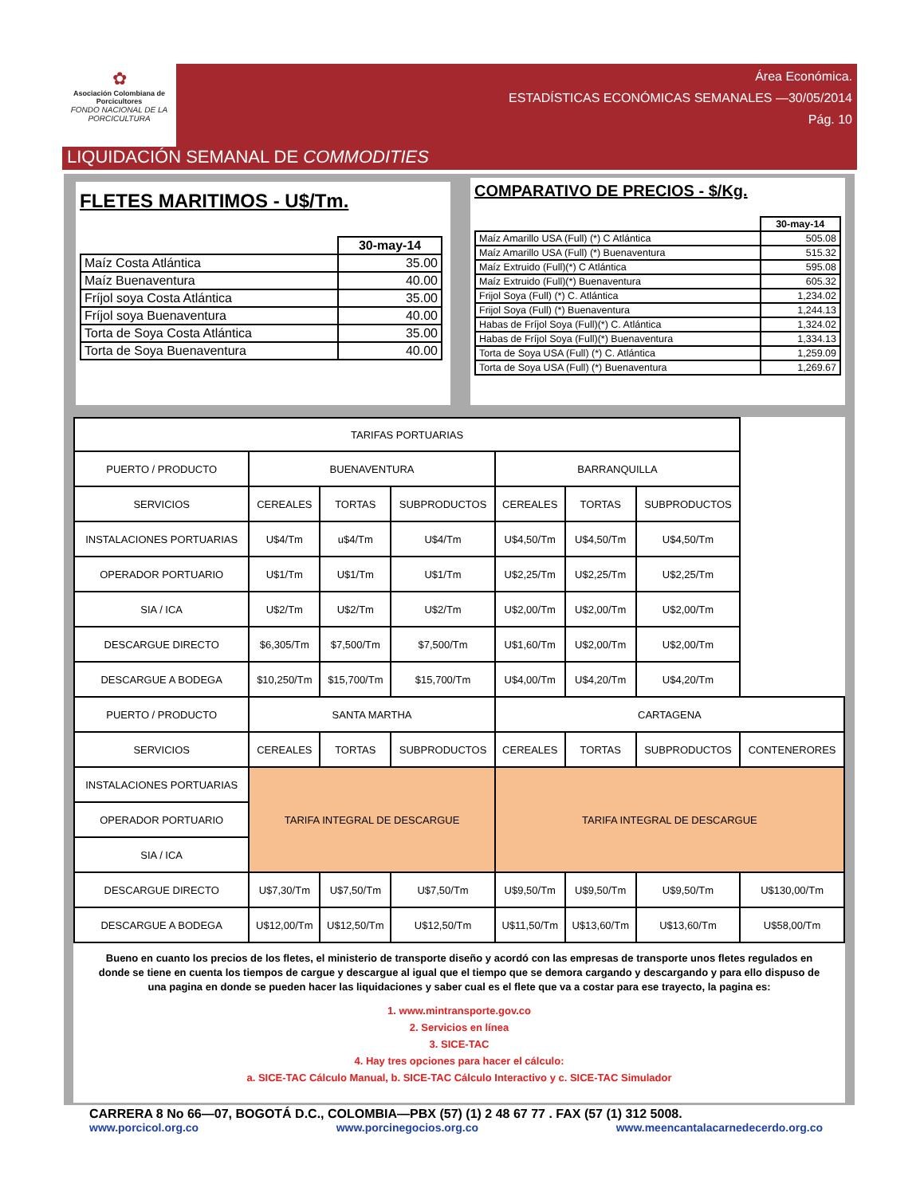✿
Asociación Colombiana de Porcicultores
FONDO NACIONAL DE LA PORCICULTURA
Área Económica.
ESTADÍSTICAS ECONÓMICAS SEMANALES —30/05/2014
Pág. 10
LIQUIDACIÓN SEMANAL DE COMMODITIES
FLETES MARITIMOS - U$/Tm.
| | 30-may-14 |
| Maíz Costa Atlántica | 35.00 |
| Maíz Buenaventura | 40.00 |
| Fríjol soya Costa Atlántica | 35.00 |
| Fríjol soya Buenaventura | 40.00 |
| Torta de Soya Costa Atlántica | 35.00 |
| Torta de Soya Buenaventura | 40.00 |
COMPARATIVO DE PRECIOS - $/Kg.
| | 30-may-14 |
| Maíz Amarillo USA (Full) (*) C Atlántica | 505.08 |
| Maíz Amarillo USA (Full) (*) Buenaventura | 515.32 |
| Maíz Extruido (Full)(*) C Atlántica | 595.08 |
| Maíz Extruido (Full)(*) Buenaventura | 605.32 |
| Frijol Soya (Full) (*) C. Atlántica | 1,234.02 |
| Frijol Soya (Full) (*) Buenaventura | 1,244.13 |
| Habas de Fríjol Soya (Full)(*) C. Atlántica | 1,324.02 |
| Habas de Fríjol Soya (Full)(*) Buenaventura | 1,334.13 |
| Torta de Soya USA (Full) (*) C. Atlántica | 1,259.09 |
| Torta de Soya USA (Full) (*) Buenaventura | 1,269.67 |
| TARIFAS PORTUARIAS | | | | | | | |
| PUERTO / PRODUCTO | BUENAVENTURA | | | BARRANQUILLA | | | |
| SERVICIOS | CEREALES | TORTAS | SUBPRODUCTOS | CEREALES | TORTAS | SUBPRODUCTOS | |
| INSTALACIONES PORTUARIAS | U$4/Tm | u$4/Tm | U$4/Tm | U$4,50/Tm | U$4,50/Tm | U$4,50/Tm | |
| OPERADOR PORTUARIO | U$1/Tm | U$1/Tm | U$1/Tm | U$2,25/Tm | U$2,25/Tm | U$2,25/Tm | |
| SIA / ICA | U$2/Tm | U$2/Tm | U$2/Tm | U$2,00/Tm | U$2,00/Tm | U$2,00/Tm | |
| DESCARGUE DIRECTO | $6,305/Tm | $7,500/Tm | $7,500/Tm | U$1,60/Tm | U$2,00/Tm | U$2,00/Tm | |
| DESCARGUE A BODEGA | $10,250/Tm | $15,700/Tm | $15,700/Tm | U$4,00/Tm | U$4,20/Tm | U$4,20/Tm | |
| PUERTO / PRODUCTO | SANTA MARTHA | | | CARTAGENA | | | |
| SERVICIOS | CEREALES | TORTAS | SUBPRODUCTOS | CEREALES | TORTAS | SUBPRODUCTOS | CONTENERORES |
| INSTALACIONES PORTUARIAS | TARIFA INTEGRAL DE DESCARGUE | | | TARIFA INTEGRAL DE DESCARGUE | | | |
| OPERADOR PORTUARIO | | | | | | | |
| SIA / ICA | | | | | | | |
| DESCARGUE DIRECTO | U$7,30/Tm | U$7,50/Tm | U$7,50/Tm | U$9,50/Tm | U$9,50/Tm | U$9,50/Tm | U$130,00/Tm |
| DESCARGUE A BODEGA | U$12,00/Tm | U$12,50/Tm | U$12,50/Tm | U$11,50/Tm | U$13,60/Tm | U$13,60/Tm | U$58,00/Tm |
Bueno en cuanto los precios de los fletes, el ministerio de transporte diseño y acordó con las empresas de transporte unos fletes regulados en donde se tiene en cuenta los tiempos de cargue y descargue al igual que el tiempo que se demora cargando y descargando y para ello dispuso de una pagina en donde se pueden hacer las liquidaciones y saber cual es el flete que va a costar para ese trayecto, la pagina es:
1. www.mintransporte.gov.co
2. Servicios en línea
3. SICE-TAC
4. Hay tres opciones para hacer el cálculo:
a. SICE-TAC Cálculo Manual, b. SICE-TAC Cálculo Interactivo y c. SICE-TAC Simulador
CARRERA 8 No 66—07, BOGOTÁ D.C., COLOMBIA—PBX (57) (1) 2 48 67 77 . FAX (57 (1) 312 5008.
www.porcicol.org.co www.porcinegocios.org.co www.meencantalacarnedecerdo.org.co